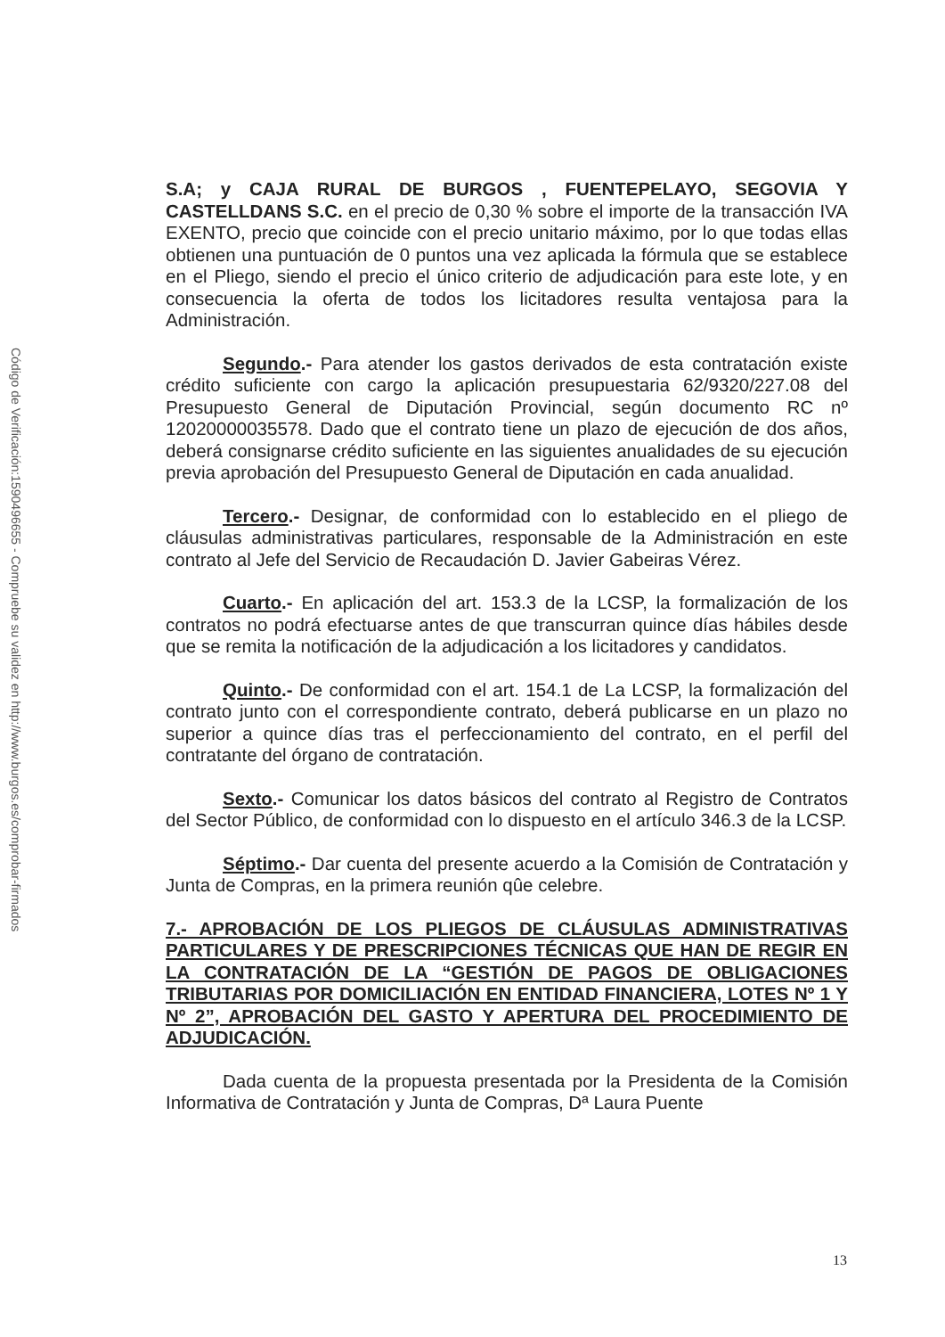Código de Verificación:1590496655 - Compruebe su validez en http://www.burgos.es/comprobar-firmados
S.A; y CAJA RURAL DE BURGOS , FUENTEPELAYO, SEGOVIA Y CASTELLDANS S.C. en el precio de 0,30 % sobre el importe de la transacción IVA EXENTO, precio que coincide con el precio unitario máximo, por lo que todas ellas obtienen una puntuación de 0 puntos una vez aplicada la fórmula que se establece en el Pliego, siendo el precio el único criterio de adjudicación para este lote, y en consecuencia la oferta de todos los licitadores resulta ventajosa para la Administración.
Segundo.- Para atender los gastos derivados de esta contratación existe crédito suficiente con cargo la aplicación presupuestaria 62/9320/227.08 del Presupuesto General de Diputación Provincial, según documento RC nº 12020000035578. Dado que el contrato tiene un plazo de ejecución de dos años, deberá consignarse crédito suficiente en las siguientes anualidades de su ejecución previa aprobación del Presupuesto General de Diputación en cada anualidad.
Tercero.- Designar, de conformidad con lo establecido en el pliego de cláusulas administrativas particulares, responsable de la Administración en este contrato al Jefe del Servicio de Recaudación D. Javier Gabeiras Vérez.
Cuarto.- En aplicación del art. 153.3 de la LCSP, la formalización de los contratos no podrá efectuarse antes de que transcurran quince días hábiles desde que se remita la notificación de la adjudicación a los licitadores y candidatos.
Quinto.- De conformidad con el art. 154.1 de La LCSP, la formalización del contrato junto con el correspondiente contrato, deberá publicarse en un plazo no superior a quince días tras el perfeccionamiento del contrato, en el perfil del contratante del órgano de contratación.
Sexto.- Comunicar los datos básicos del contrato al Registro de Contratos del Sector Público, de conformidad con lo dispuesto en el artículo 346.3 de la LCSP.
Séptimo.- Dar cuenta del presente acuerdo a la Comisión de Contratación y Junta de Compras, en la primera reunión qûe celebre.
7.- APROBACIÓN DE LOS PLIEGOS DE CLÁUSULAS ADMINISTRATIVAS PARTICULARES Y DE PRESCRIPCIONES TÉCNICAS QUE HAN DE REGIR EN LA CONTRATACIÓN DE LA “GESTIÓN DE PAGOS DE OBLIGACIONES TRIBUTARIAS POR DOMICILIACIÓN EN ENTIDAD FINANCIERA, LOTES Nº 1 Y Nº 2”, APROBACIÓN DEL GASTO Y APERTURA DEL PROCEDIMIENTO DE ADJUDICACIÓN.
Dada cuenta de la propuesta presentada por la Presidenta de la Comisión Informativa de Contratación y Junta de Compras, Dª Laura Puente
13